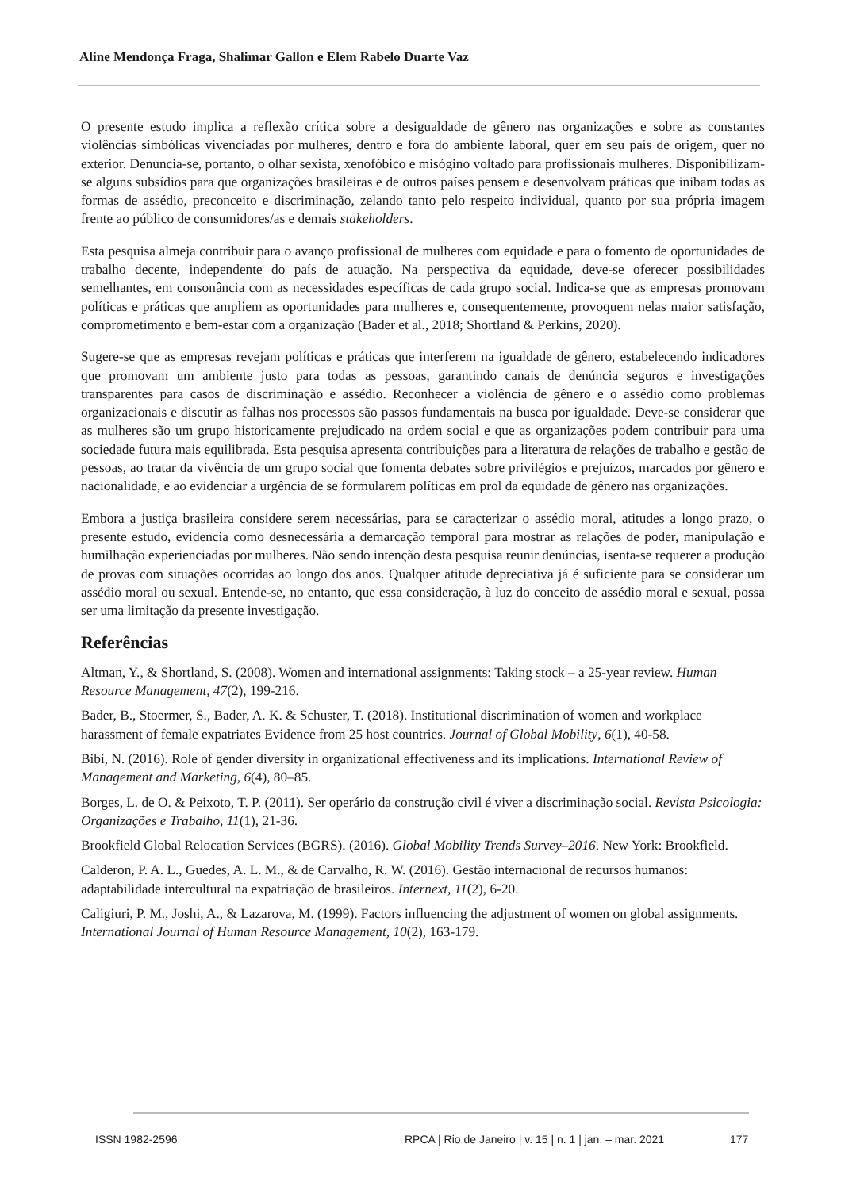Aline Mendonça Fraga, Shalimar Gallon e Elem Rabelo Duarte Vaz
O presente estudo implica a reflexão crítica sobre a desigualdade de gênero nas organizações e sobre as constantes violências simbólicas vivenciadas por mulheres, dentro e fora do ambiente laboral, quer em seu país de origem, quer no exterior. Denuncia-se, portanto, o olhar sexista, xenofóbico e misógino voltado para profissionais mulheres. Disponibilizam-se alguns subsídios para que organizações brasileiras e de outros países pensem e desenvolvam práticas que inibam todas as formas de assédio, preconceito e discriminação, zelando tanto pelo respeito individual, quanto por sua própria imagem frente ao público de consumidores/as e demais stakeholders.
Esta pesquisa almeja contribuir para o avanço profissional de mulheres com equidade e para o fomento de oportunidades de trabalho decente, independente do país de atuação. Na perspectiva da equidade, deve-se oferecer possibilidades semelhantes, em consonância com as necessidades específicas de cada grupo social. Indica-se que as empresas promovam políticas e práticas que ampliem as oportunidades para mulheres e, consequentemente, provoquem nelas maior satisfação, comprometimento e bem-estar com a organização (Bader et al., 2018; Shortland & Perkins, 2020).
Sugere-se que as empresas revejam políticas e práticas que interferem na igualdade de gênero, estabelecendo indicadores que promovam um ambiente justo para todas as pessoas, garantindo canais de denúncia seguros e investigações transparentes para casos de discriminação e assédio. Reconhecer a violência de gênero e o assédio como problemas organizacionais e discutir as falhas nos processos são passos fundamentais na busca por igualdade. Deve-se considerar que as mulheres são um grupo historicamente prejudicado na ordem social e que as organizações podem contribuir para uma sociedade futura mais equilibrada. Esta pesquisa apresenta contribuições para a literatura de relações de trabalho e gestão de pessoas, ao tratar da vivência de um grupo social que fomenta debates sobre privilégios e prejuízos, marcados por gênero e nacionalidade, e ao evidenciar a urgência de se formularem políticas em prol da equidade de gênero nas organizações.
Embora a justiça brasileira considere serem necessárias, para se caracterizar o assédio moral, atitudes a longo prazo, o presente estudo, evidencia como desnecessária a demarcação temporal para mostrar as relações de poder, manipulação e humilhação experienciadas por mulheres. Não sendo intenção desta pesquisa reunir denúncias, isenta-se requerer a produção de provas com situações ocorridas ao longo dos anos. Qualquer atitude depreciativa já é suficiente para se considerar um assédio moral ou sexual. Entende-se, no entanto, que essa consideração, à luz do conceito de assédio moral e sexual, possa ser uma limitação da presente investigação.
Referências
Altman, Y., & Shortland, S. (2008). Women and international assignments: Taking stock – a 25-year review. Human Resource Management, 47(2), 199-216.
Bader, B., Stoermer, S., Bader, A. K. & Schuster, T. (2018). Institutional discrimination of women and workplace harassment of female expatriates Evidence from 25 host countries. Journal of Global Mobility, 6(1), 40-58.
Bibi, N. (2016). Role of gender diversity in organizational effectiveness and its implications. International Review of Management and Marketing, 6(4), 80–85.
Borges, L. de O. & Peixoto, T. P. (2011). Ser operário da construção civil é viver a discriminação social. Revista Psicologia: Organizações e Trabalho, 11(1), 21-36.
Brookfield Global Relocation Services (BGRS). (2016). Global Mobility Trends Survey–2016. New York: Brookfield.
Calderon, P. A. L., Guedes, A. L. M., & de Carvalho, R. W. (2016). Gestão internacional de recursos humanos: adaptabilidade intercultural na expatriação de brasileiros. Internext, 11(2), 6-20.
Caligiuri, P. M., Joshi, A., & Lazarova, M. (1999). Factors influencing the adjustment of women on global assignments. International Journal of Human Resource Management, 10(2), 163-179.
ISSN 1982-2596 RPCA | Rio de Janeiro | v. 15 | n. 1 | jan. – mar. 2021 177